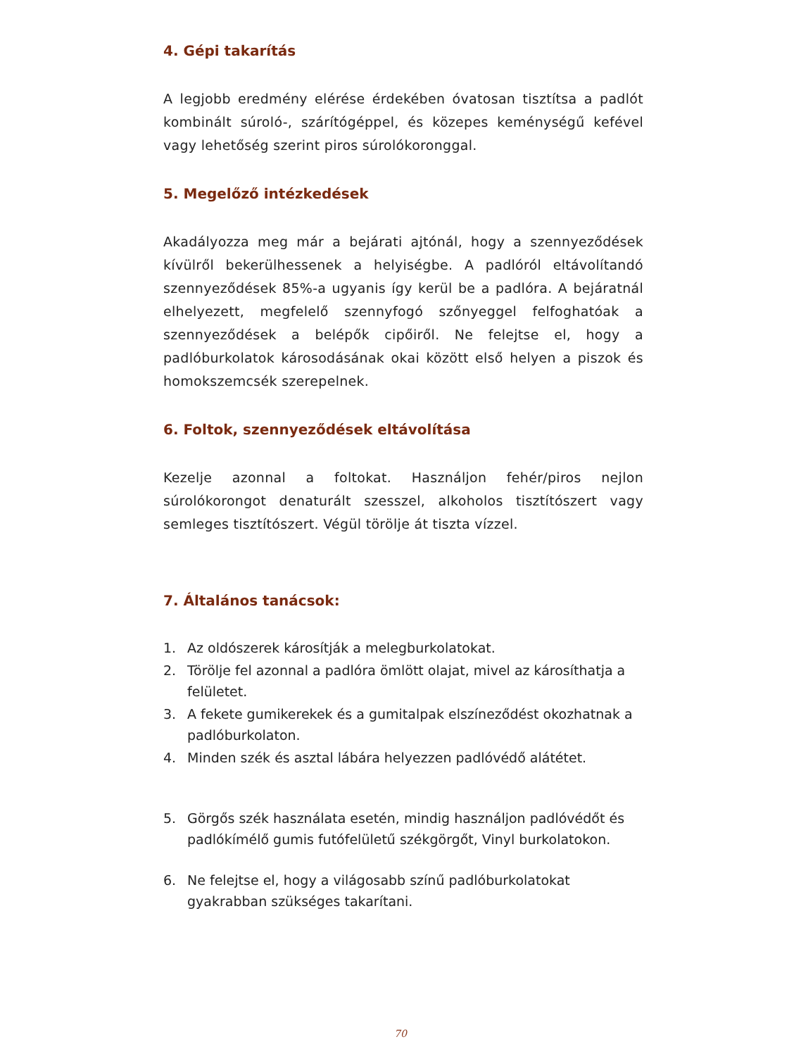4. Gépi takarítás
A legjobb eredmény elérése érdekében óvatosan tisztítsa a padlót kombinált súroló-, szárítógéppel, és közepes keménységű kefével vagy lehetőség szerint piros súrolókoronggal.
5. Megelőző intézkedések
Akadályozza meg már a bejárati ajtónál, hogy a szennyeződések kívülről bekerülhessenek a helyiségbe. A padlóról eltávolítandó szennyeződések 85%-a ugyanis így kerül be a padlóra. A bejáratnál elhelyezett, megfelelő szennyfogó szőnyeggel felfoghatóak a szennyeződések a belépők cipőiről. Ne felejtse el, hogy a padlóburkolatok károsodásának okai között első helyen a piszok és homokszemcsék szerepelnek.
6. Foltok, szennyeződések eltávolítása
Kezelje azonnal a foltokat. Használjon fehér/piros nejlon súrolókorongot denaturált szesszel, alkoholos tisztítószert vagy semleges tisztítószert. Végül törölje át tiszta vízzel.
7. Általános tanácsok:
1. Az oldószerek károsítják a melegburkolatokat.
2. Törölje fel azonnal a padlóra ömlött olajat, mivel az károsíthatja a felületet.
3. A fekete gumikerekek és a gumitalpak elszíneződést okozhatnak a padlóburkolaton.
4. Minden szék és asztal lábára helyezzen padlóvédő alátétet.
5. Görgős szék használata esetén, mindig használjon padlóvédőt és padlókímélő gumis futófelületű székgörgőt, Vinyl burkolatokon.
6. Ne felejtse el, hogy a világosabb színű padlóburkolatokat gyakrabban szükséges takarítani.
70